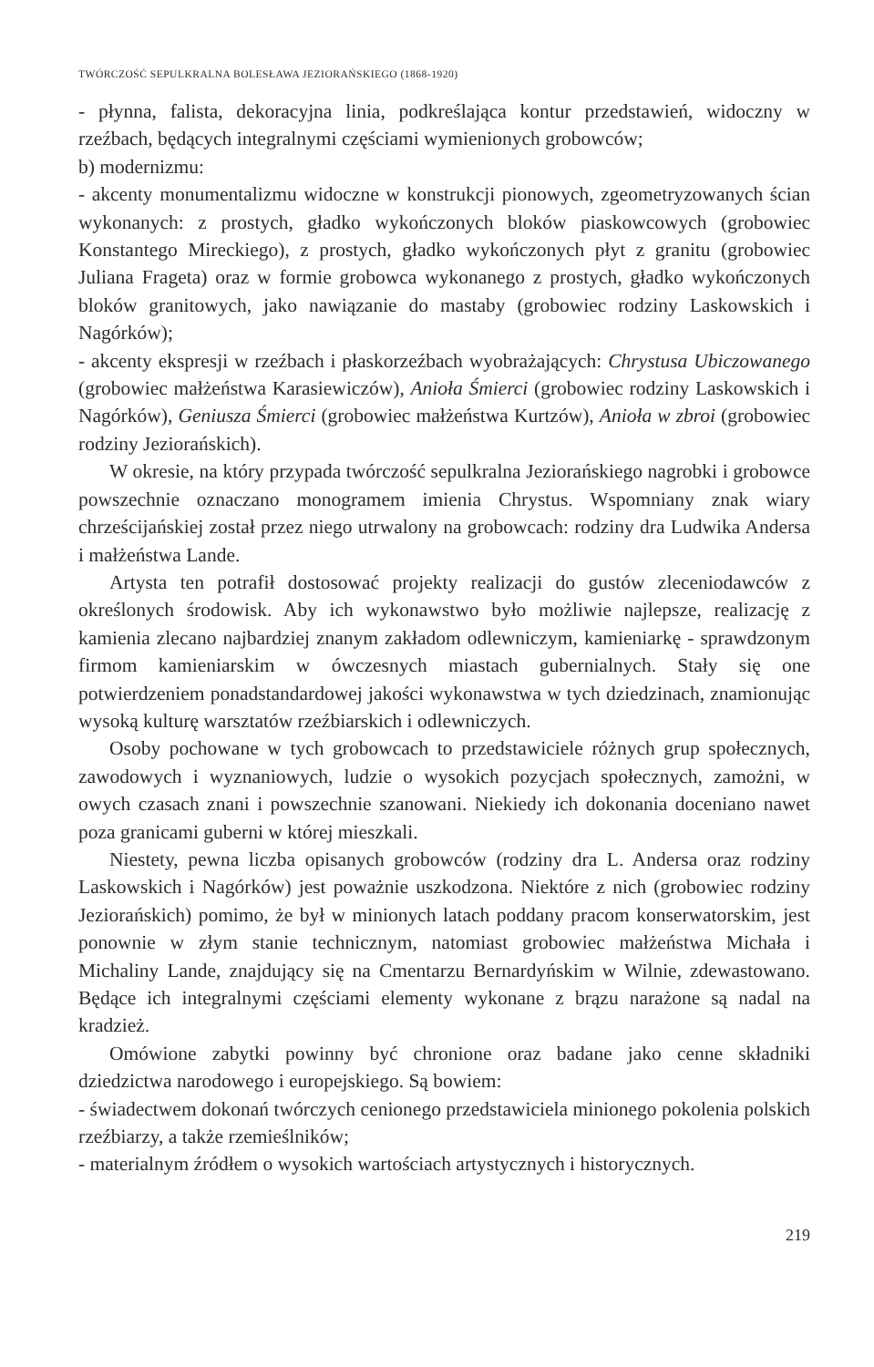TWÓRCZOŚĆ SEPULKRALNA BOLESŁAWA JEZIORAŃSKIEGO (1868-1920)
- płynna, falista, dekoracyjna linia, podkreślająca kontur przedstawień, widoczny w rzeźbach, będących integralnymi częściami wymienionych grobowców;
b) modernizmu:
- akcenty monumentalizmu widoczne w konstrukcji pionowych, zgeometryzowanych ścian wykonanych: z prostych, gładko wykończonych bloków piaskowcowych (grobowiec Konstantego Mireckiego), z prostych, gładko wykończonych płyt z granitu (grobowiec Juliana Frageta) oraz w formie grobowca wykonanego z prostych, gładko wykończonych bloków granitowych, jako nawiązanie do mastaby (grobowiec rodziny Laskowskich i Nagórków);
- akcenty ekspresji w rzeźbach i płaskorzeźbach wyobrażających: Chrystusa Ubiczowanego (grobowiec małżeństwa Karasiewiczów), Anioła Śmierci (grobowiec rodziny Laskowskich i Nagórków), Geniusza Śmierci (grobowiec małżeństwa Kurtzów), Anioła w zbroi (grobowiec rodziny Jeziorańskich).
W okresie, na który przypada twórczość sepulkralna Jeziorańskiego nagrobki i grobowce powszechnie oznaczano monogramem imienia Chrystus. Wspomniany znak wiary chrześcijańskiej został przez niego utrwalony na grobowcach: rodziny dra Ludwika Andersa i małżeństwa Lande.
Artysta ten potrafił dostosować projekty realizacji do gustów zleceniodawców z określonych środowisk. Aby ich wykonawstwo było możliwie najlepsze, realizację z kamienia zlecano najbardziej znanym zakładom odlewniczym, kamieniarkę - sprawdzonym firmom kamieniarskim w ówczesnych miastach gubernialnych. Stały się one potwierdzeniem ponadstandardowej jakości wykonawstwa w tych dziedzinach, znamionując wysoką kulturę warsztatów rzeźbiarskich i odlewniczych.
Osoby pochowane w tych grobowcach to przedstawiciele różnych grup społecznych, zawodowych i wyznaniowych, ludzie o wysokich pozycjach społecznych, zamożni, w owych czasach znani i powszechnie szanowani. Niekiedy ich dokonania doceniano nawet poza granicami guberni w której mieszkali.
Niestety, pewna liczba opisanych grobowców (rodziny dra L. Andersa oraz rodziny Laskowskich i Nagórków) jest poważnie uszkodzona. Niektóre z nich (grobowiec rodziny Jeziorańskich) pomimo, że był w minionych latach poddany pracom konserwatorskim, jest ponownie w złym stanie technicznym, natomiast grobowiec małżeństwa Michała i Michaliny Lande, znajdujący się na Cmentarzu Bernardyńskim w Wilnie, zdewastowano. Będące ich integralnymi częściami elementy wykonane z brązu narażone są nadal na kradzież.
Omówione zabytki powinny być chronione oraz badane jako cenne składniki dziedzictwa narodowego i europejskiego. Są bowiem:
- świadectwem dokonań twórczych cenionego przedstawiciela minionego pokolenia polskich rzeźbiarzy, a także rzemieślników;
- materialnym źródłem o wysokich wartościach artystycznych i historycznych.
219